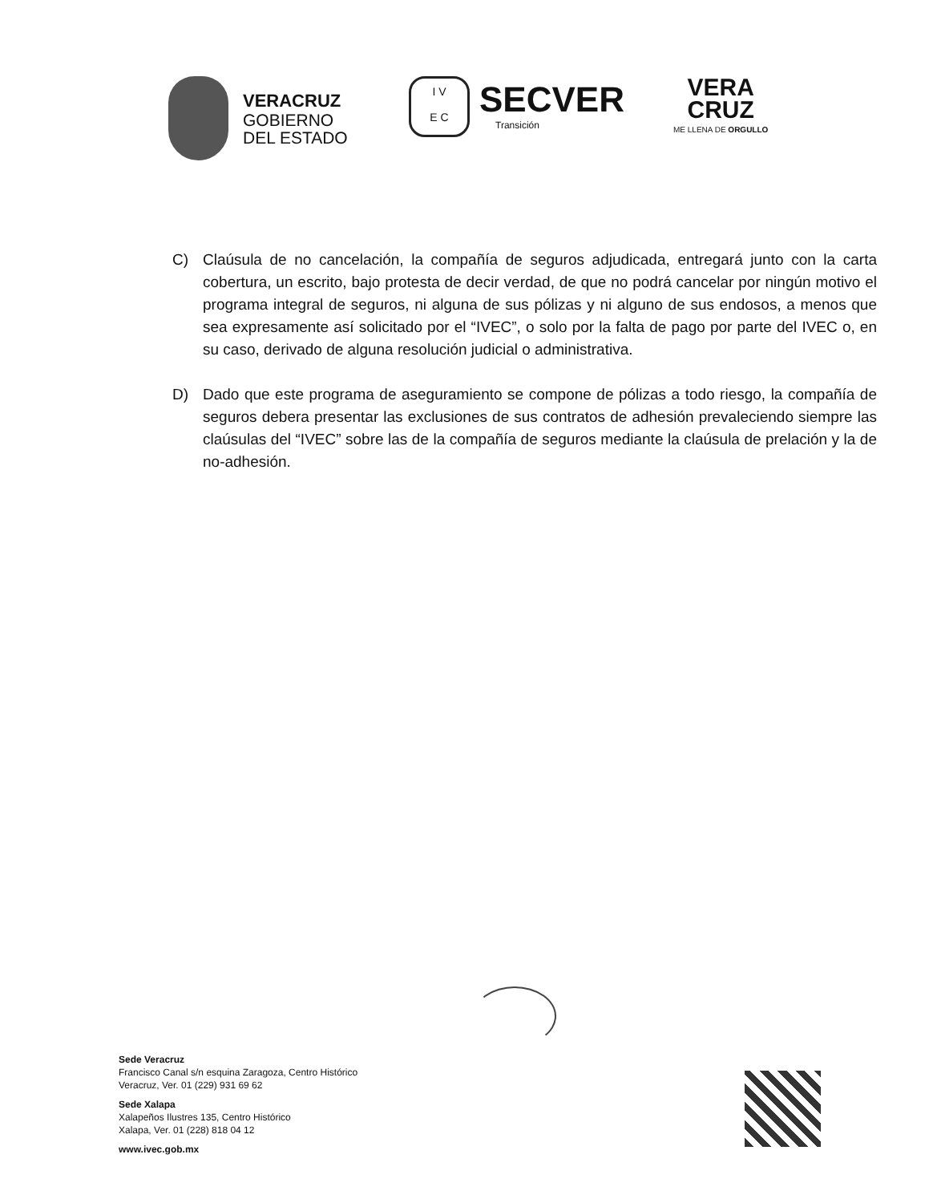VERACRUZ
GOBIERNO
DEL ESTADO
I V
E C
SECVER
Transición
VERA
CRUZ
ME LLENA DE ORGULLO
C) Claúsula de no cancelación, la compañía de seguros adjudicada, entregará junto con la carta cobertura, un escrito, bajo protesta de decir verdad, de que no podrá cancelar por ningún motivo el programa integral de seguros, ni alguna de sus pólizas y ni alguno de sus endosos, a menos que sea expresamente así solicitado por el “IVEC”, o solo por la falta de pago por parte del IVEC o, en su caso, derivado de alguna resolución judicial o administrativa.
D) Dado que este programa de aseguramiento se compone de pólizas a todo riesgo, la compañía de seguros debera presentar las exclusiones de sus contratos de adhesión prevaleciendo siempre las claúsulas del “IVEC” sobre las de la compañía de seguros mediante la claúsula de prelación y la de no-adhesión.
Sede Veracruz
Francisco Canal s/n esquina Zaragoza, Centro Histórico
Veracruz, Ver. 01 (229) 931 69 62
Sede Xalapa
Xalapeños Ilustres 135, Centro Histórico
Xalapa, Ver. 01 (228) 818 04 12
www.ivec.gob.mx